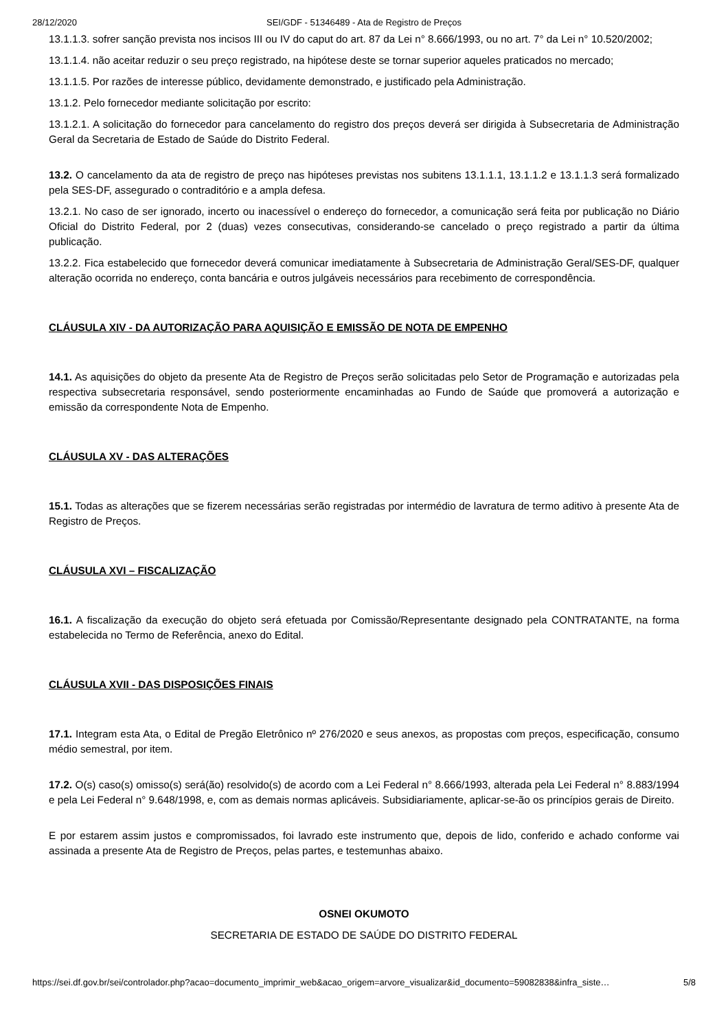28/12/2020 SEI/GDF - 51346489 - Ata de Registro de Preços
13.1.1.3. sofrer sanção prevista nos incisos III ou IV do caput do art. 87 da Lei n° 8.666/1993, ou no art. 7° da Lei n° 10.520/2002;
13.1.1.4. não aceitar reduzir o seu preço registrado, na hipótese deste se tornar superior aqueles praticados no mercado;
13.1.1.5. Por razões de interesse público, devidamente demonstrado, e justificado pela Administração.
13.1.2. Pelo fornecedor mediante solicitação por escrito:
13.1.2.1. A solicitação do fornecedor para cancelamento do registro dos preços deverá ser dirigida à Subsecretaria de Administração Geral da Secretaria de Estado de Saúde do Distrito Federal.
13.2. O cancelamento da ata de registro de preço nas hipóteses previstas nos subitens 13.1.1.1, 13.1.1.2 e 13.1.1.3 será formalizado pela SES-DF, assegurado o contraditório e a ampla defesa.
13.2.1. No caso de ser ignorado, incerto ou inacessível o endereço do fornecedor, a comunicação será feita por publicação no Diário Oficial do Distrito Federal, por 2 (duas) vezes consecutivas, considerando-se cancelado o preço registrado a partir da última publicação.
13.2.2. Fica estabelecido que fornecedor deverá comunicar imediatamente à Subsecretaria de Administração Geral/SES-DF, qualquer alteração ocorrida no endereço, conta bancária e outros julgáveis necessários para recebimento de correspondência.
CLÁUSULA XIV - DA AUTORIZAÇÃO PARA AQUISIÇÃO E EMISSÃO DE NOTA DE EMPENHO
14.1. As aquisições do objeto da presente Ata de Registro de Preços serão solicitadas pelo Setor de Programação e autorizadas pela respectiva subsecretaria responsável, sendo posteriormente encaminhadas ao Fundo de Saúde que promoverá a autorização e emissão da correspondente Nota de Empenho.
CLÁUSULA XV - DAS ALTERAÇÕES
15.1. Todas as alterações que se fizerem necessárias serão registradas por intermédio de lavratura de termo aditivo à presente Ata de Registro de Preços.
CLÁUSULA XVI – FISCALIZAÇÃO
16.1. A fiscalização da execução do objeto será efetuada por Comissão/Representante designado pela CONTRATANTE, na forma estabelecida no Termo de Referência, anexo do Edital.
CLÁUSULA XVII - DAS DISPOSIÇÕES FINAIS
17.1. Integram esta Ata, o Edital de Pregão Eletrônico nº 276/2020 e seus anexos, as propostas com preços, especificação, consumo médio semestral, por item.
17.2. O(s) caso(s) omisso(s) será(ão) resolvido(s) de acordo com a Lei Federal n° 8.666/1993, alterada pela Lei Federal n° 8.883/1994 e pela Lei Federal n° 9.648/1998, e, com as demais normas aplicáveis. Subsidiariamente, aplicar-se-ão os princípios gerais de Direito.
E por estarem assim justos e compromissados, foi lavrado este instrumento que, depois de lido, conferido e achado conforme vai assinada a presente Ata de Registro de Preços, pelas partes, e testemunhas abaixo.
OSNEI OKUMOTO
SECRETARIA DE ESTADO DE SAÚDE DO DISTRITO FEDERAL
https://sei.df.gov.br/sei/controlador.php?acao=documento_imprimir_web&acao_origem=arvore_visualizar&id_documento=59082838&infra_siste… 5/8